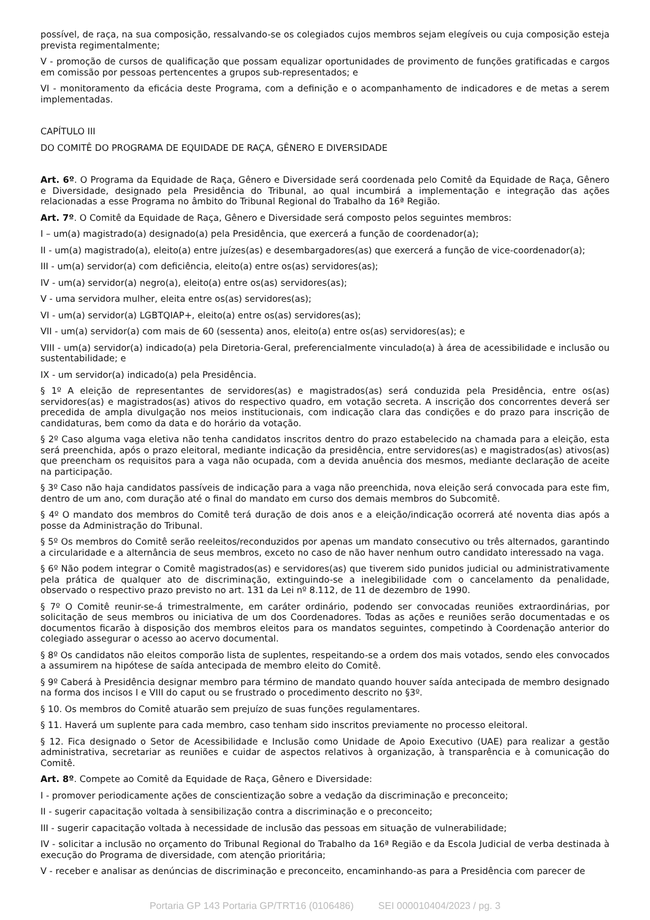possível, de raça, na sua composição, ressalvando-se os colegiados cujos membros sejam elegíveis ou cuja composição esteja prevista regimentalmente;
V - promoção de cursos de qualificação que possam equalizar oportunidades de provimento de funções gratificadas e cargos em comissão por pessoas pertencentes a grupos sub-representados; e
VI - monitoramento da eficácia deste Programa, com a definição e o acompanhamento de indicadores e de metas a serem implementadas.
CAPÍTULO III
DO COMITÊ DO PROGRAMA DE EQUIDADE DE RAÇA, GÊNERO E DIVERSIDADE
Art. 6º. O Programa da Equidade de Raça, Gênero e Diversidade será coordenada pelo Comitê da Equidade de Raça, Gênero e Diversidade, designado pela Presidência do Tribunal, ao qual incumbirá a implementação e integração das ações relacionadas a esse Programa no âmbito do Tribunal Regional do Trabalho da 16ª Região.
Art. 7º. O Comitê da Equidade de Raça, Gênero e Diversidade será composto pelos seguintes membros:
I – um(a) magistrado(a) designado(a) pela Presidência, que exercerá a função de coordenador(a);
II - um(a) magistrado(a), eleito(a) entre juízes(as) e desembargadores(as) que exercerá a função de vice-coordenador(a);
III - um(a) servidor(a) com deficiência, eleito(a) entre os(as) servidores(as);
IV - um(a) servidor(a) negro(a), eleito(a) entre os(as) servidores(as);
V - uma servidora mulher, eleita entre os(as) servidores(as);
VI - um(a) servidor(a) LGBTQIAP+, eleito(a) entre os(as) servidores(as);
VII - um(a) servidor(a) com mais de 60 (sessenta) anos, eleito(a) entre os(as) servidores(as); e
VIII - um(a) servidor(a) indicado(a) pela Diretoria-Geral, preferencialmente vinculado(a) à área de acessibilidade e inclusão ou sustentabilidade; e
IX - um servidor(a) indicado(a) pela Presidência.
§ 1º A eleição de representantes de servidores(as) e magistrados(as) será conduzida pela Presidência, entre os(as) servidores(as) e magistrados(as) ativos do respectivo quadro, em votação secreta. A inscrição dos concorrentes deverá ser precedida de ampla divulgação nos meios institucionais, com indicação clara das condições e do prazo para inscrição de candidaturas, bem como da data e do horário da votação.
§ 2º Caso alguma vaga eletiva não tenha candidatos inscritos dentro do prazo estabelecido na chamada para a eleição, esta será preenchida, após o prazo eleitoral, mediante indicação da presidência, entre servidores(as) e magistrados(as) ativos(as) que preencham os requisitos para a vaga não ocupada, com a devida anuência dos mesmos, mediante declaração de aceite na participação.
§ 3º Caso não haja candidatos passíveis de indicação para a vaga não preenchida, nova eleição será convocada para este fim, dentro de um ano, com duração até o final do mandato em curso dos demais membros do Subcomitê.
§ 4º O mandato dos membros do Comitê terá duração de dois anos e a eleição/indicação ocorrerá até noventa dias após a posse da Administração do Tribunal.
§ 5º Os membros do Comitê serão reeleitos/reconduzidos por apenas um mandato consecutivo ou três alternados, garantindo a circularidade e a alternância de seus membros, exceto no caso de não haver nenhum outro candidato interessado na vaga.
§ 6º Não podem integrar o Comitê magistrados(as) e servidores(as) que tiverem sido punidos judicial ou administrativamente pela prática de qualquer ato de discriminação, extinguindo-se a inelegibilidade com o cancelamento da penalidade, observado o respectivo prazo previsto no art. 131 da Lei nº 8.112, de 11 de dezembro de 1990.
§ 7º O Comitê reunir-se-á trimestralmente, em caráter ordinário, podendo ser convocadas reuniões extraordinárias, por solicitação de seus membros ou iniciativa de um dos Coordenadores. Todas as ações e reuniões serão documentadas e os documentos ficarão à disposição dos membros eleitos para os mandatos seguintes, competindo à Coordenação anterior do colegiado assegurar o acesso ao acervo documental.
§ 8º Os candidatos não eleitos comporão lista de suplentes, respeitando-se a ordem dos mais votados, sendo eles convocados a assumirem na hipótese de saída antecipada de membro eleito do Comitê.
§ 9º Caberá à Presidência designar membro para término de mandato quando houver saída antecipada de membro designado na forma dos incisos I e VIII do caput ou se frustrado o procedimento descrito no §3º.
§ 10. Os membros do Comitê atuarão sem prejuízo de suas funções regulamentares.
§ 11. Haverá um suplente para cada membro, caso tenham sido inscritos previamente no processo eleitoral.
§ 12. Fica designado o Setor de Acessibilidade e Inclusão como Unidade de Apoio Executivo (UAE) para realizar a gestão administrativa, secretariar as reuniões e cuidar de aspectos relativos à organização, à transparência e à comunicação do Comitê.
Art. 8º. Compete ao Comitê da Equidade de Raça, Gênero e Diversidade:
I - promover periodicamente ações de conscientização sobre a vedação da discriminação e preconceito;
II - sugerir capacitação voltada à sensibilização contra a discriminação e o preconceito;
III - sugerir capacitação voltada à necessidade de inclusão das pessoas em situação de vulnerabilidade;
IV - solicitar a inclusão no orçamento do Tribunal Regional do Trabalho da 16ª Região e da Escola Judicial de verba destinada à execução do Programa de diversidade, com atenção prioritária;
V - receber e analisar as denúncias de discriminação e preconceito, encaminhando-as para a Presidência com parecer de
Portaria GP 143 Portaria GP/TRT16 (0106486) SEI 000010404/2023 / pg. 3